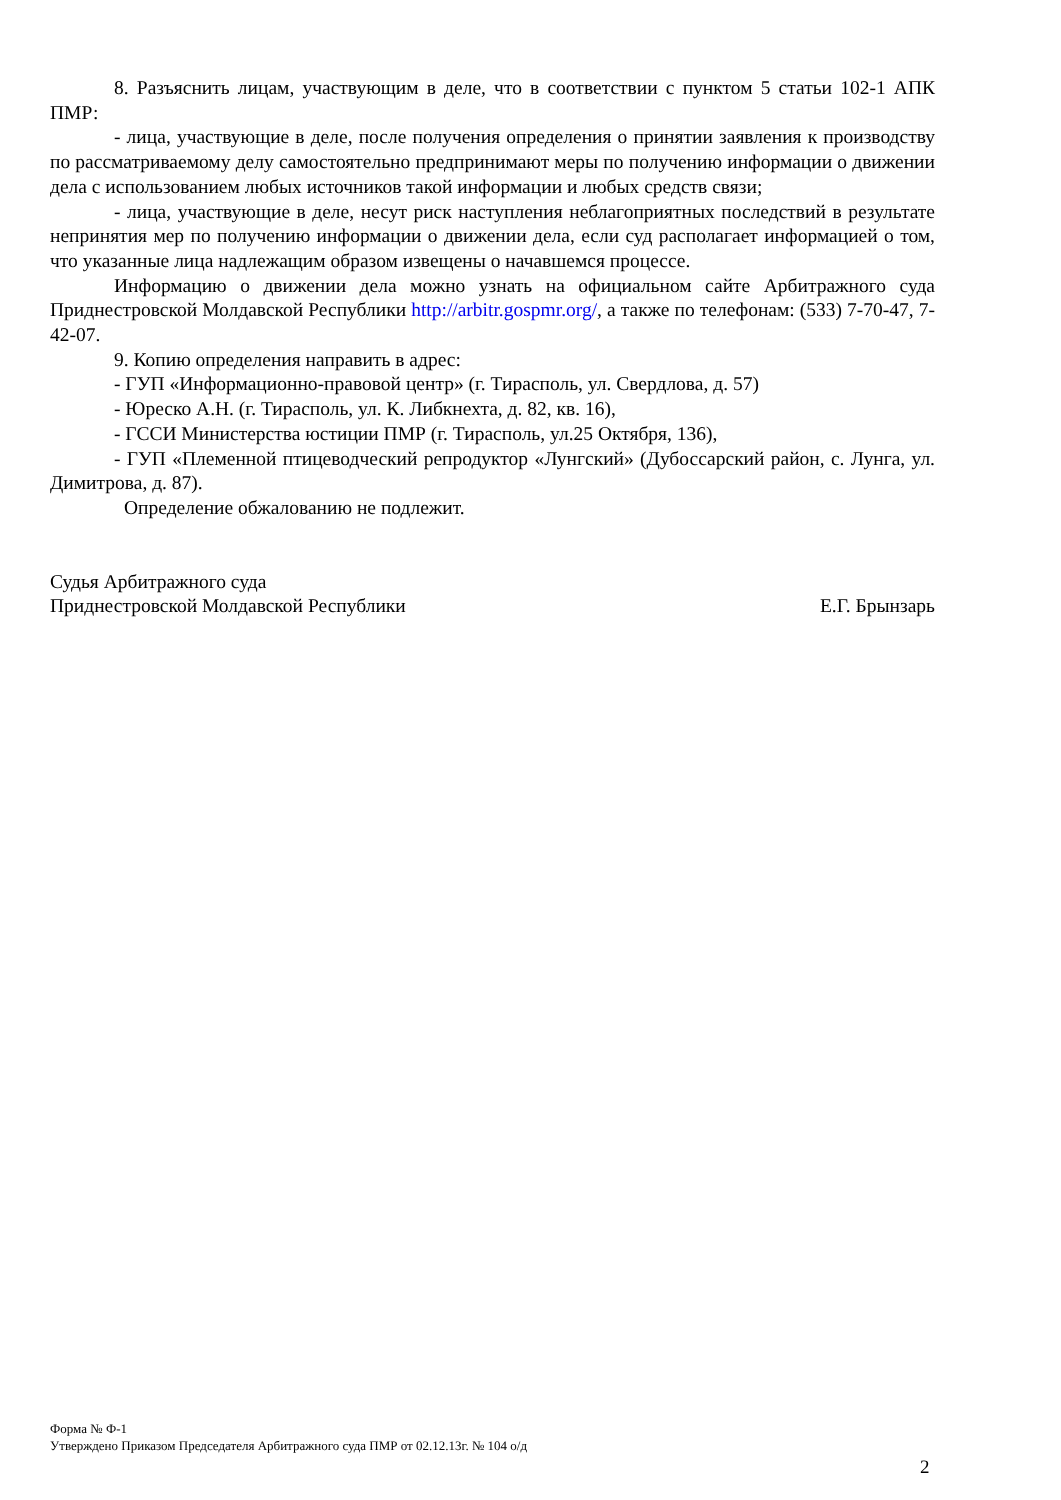8. Разъяснить лицам, участвующим в деле, что в соответствии с пунктом 5 статьи 102-1 АПК ПМР:
- лица, участвующие в деле, после получения определения о принятии заявления к производству по рассматриваемому делу самостоятельно предпринимают меры по получению информации о движении дела с использованием любых источников такой информации и любых средств связи;
- лица, участвующие в деле, несут риск наступления неблагоприятных последствий в результате непринятия мер по получению информации о движении дела, если суд располагает информацией о том, что указанные лица надлежащим образом извещены о начавшемся процессе.
Информацию о движении дела можно узнать на официальном сайте Арбитражного суда Приднестровской Молдавской Республики http://arbitr.gospmr.org/, а также по телефонам: (533) 7-70-47, 7-42-07.
9. Копию определения направить в адрес:
- ГУП «Информационно-правовой центр» (г. Тирасполь, ул. Свердлова, д. 57)
- Юреско А.Н. (г. Тирасполь, ул. К. Либкнехта, д. 82, кв. 16),
- ГССИ Министерства юстиции ПМР (г. Тирасполь, ул.25 Октября, 136),
- ГУП «Племенной птицеводческий репродуктор «Лунгский» (Дубоссарский район, с. Лунга, ул. Димитрова, д. 87).
Определение обжалованию не подлежит.
Судья Арбитражного суда
Приднестровской Молдавской Республики
Е.Г. Брынзарь
Форма № Ф-1
Утверждено Приказом Председателя Арбитражного суда ПМР от 02.12.13г. № 104 о/д
2